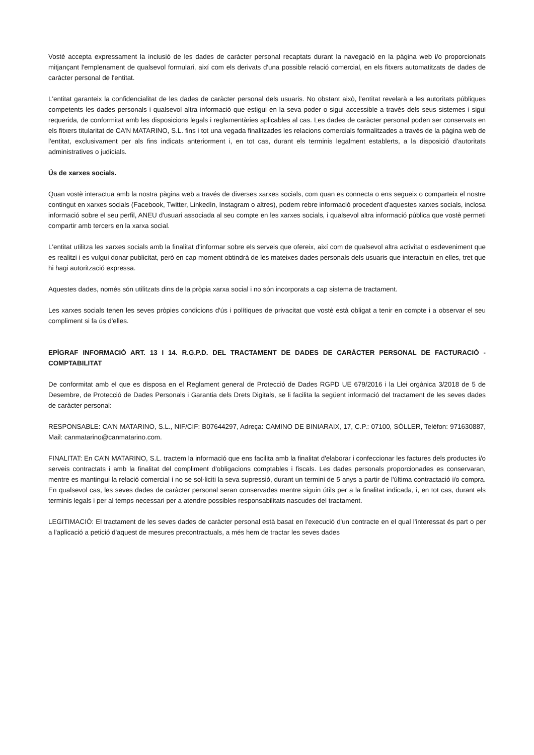Vostè accepta expressament la inclusió de les dades de caràcter personal recaptats durant la navegació en la pàgina web i/o proporcionats mitjançant l'emplenament de qualsevol formulari, així com els derivats d'una possible relació comercial, en els fitxers automatitzats de dades de caràcter personal de l'entitat.
L'entitat garanteix la confidencialitat de les dades de caràcter personal dels usuaris. No obstant això, l'entitat revelarà a les autoritats públiques competents les dades personals i qualsevol altra informació que estigui en la seva poder o sigui accessible a través dels seus sistemes i sigui requerida, de conformitat amb les disposicions legals i reglamentàries aplicables al cas. Les dades de caràcter personal poden ser conservats en els fitxers titularitat de CA’N MATARINO, S.L. fins i tot una vegada finalitzades les relacions comercials formalitzades a través de la pàgina web de l'entitat, exclusivament per als fins indicats anteriorment i, en tot cas, durant els terminis legalment establerts, a la disposició d'autoritats administratives o judicials.
Ús de xarxes socials.
Quan vostè interactua amb la nostra pàgina web a través de diverses xarxes socials, com quan es connecta o ens segueix o comparteix el nostre contingut en xarxes socials (Facebook, Twitter, LinkedIn, Instagram o altres), podem rebre informació procedent d'aquestes xarxes socials, inclosa informació sobre el seu perfil, ANEU d'usuari associada al seu compte en les xarxes socials, i qualsevol altra informació pública que vostè permeti compartir amb tercers en la xarxa social.
L'entitat utilitza les xarxes socials amb la finalitat d'informar sobre els serveis que ofereix, així com de qualsevol altra activitat o esdeveniment que es realitzi i es vulgui donar publicitat, però en cap moment obtindrà de les mateixes dades personals dels usuaris que interactuin en elles, tret que hi hagi autorització expressa.
Aquestes dades, només són utilitzats dins de la pròpia xarxa social i no són incorporats a cap sistema de tractament.
Les xarxes socials tenen les seves pròpies condicions d'ús i polítiques de privacitat que vostè està obligat a tenir en compte i a observar el seu compliment si fa ús d'elles.
EPÍGRAF INFORMACIÓ ART. 13 I 14. R.G.P.D. DEL TRACTAMENT DE DADES DE CARÀCTER PERSONAL DE FACTURACIÓ - COMPTABILITAT
De conformitat amb el que es disposa en el Reglament general de Protecció de Dades RGPD UE 679/2016 i la Llei orgànica 3/2018 de 5 de Desembre, de Protecció de Dades Personals i Garantia dels Drets Digitals, se li facilita la següent informació del tractament de les seves dades de caràcter personal:
RESPONSABLE: CA’N MATARINO, S.L., NIF/CIF: B07644297, Adreça: CAMINO DE BINIARAIX, 17, C.P.: 07100, SÓLLER, Telèfon: 971630887, Mail: canmatarino@canmatarino.com.
FINALITAT: En CA’N MATARINO, S.L. tractem la informació que ens facilita amb la finalitat d'elaborar i confeccionar les factures dels productes i/o serveis contractats i amb la finalitat del compliment d'obligacions comptables i fiscals. Les dades personals proporcionades es conservaran, mentre es mantingui la relació comercial i no se sol·liciti la seva supressió, durant un termini de 5 anys a partir de l'última contractació i/o compra. En qualsevol cas, les seves dades de caràcter personal seran conservades mentre siguin útils per a la finalitat indicada, i, en tot cas, durant els terminis legals i per al temps necessari per a atendre possibles responsabilitats nascudes del tractament.
LEGITIMACIÓ: El tractament de les seves dades de caràcter personal està basat en l'execució d'un contracte en el qual l'interessat és part o per a l'aplicació a petició d'aquest de mesures precontractuals, a més hem de tractar les seves dades